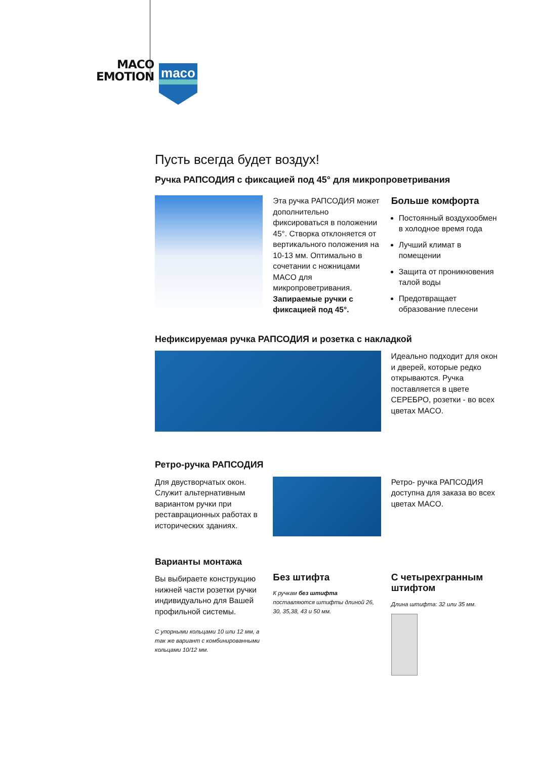MACO
EMOTION
maco
Пусть всегда будет воздух!
Ручка РАПСОДИЯ с фиксацией под 45° для микропроветривания
Эта ручка РАПСОДИЯ может дополнительно фиксироваться в положении 45°. Створка отклоняется от вертикального положения на 10-13 мм. Оптимально в сочетании с ножницами MACO для микропроветривания. Запираемые ручки с фиксацией под 45°.
Больше комфорта
Постоянный воздухообмен в холодное время года
Лучший климат в помещении
Защита от проникновения талой воды
Предотвращает образование плесени
Нефиксируемая ручка РАПСОДИЯ и розетка с накладкой
Идеально подходит для окон и дверей, которые редко открываются. Ручка поставляется в цвете СЕРЕБРО, розетки - во всех цветах MACO.
Ретро-ручка РАПСОДИЯ
Для двустворчатых окон. Служит альтернативным вариантом ручки при реставрационных работах в исторических зданиях.
Ретро- ручка РАПСОДИЯ доступна для заказа во всех цветах MACO.
Варианты монтажа
Вы выбираете конструкцию нижней части розетки ручки индивидуально для Вашей профильной системы.
С упорными кольцами 10 или 12 мм, а так же вариант с комбинированными кольцами 10/12 мм.
Без штифта
К ручкам без штифта
поставляются штифты длиной 26, 30, 35,38, 43 и 50 мм.
С четырехгранным штифтом
Длина штифта: 32 или 35 мм.